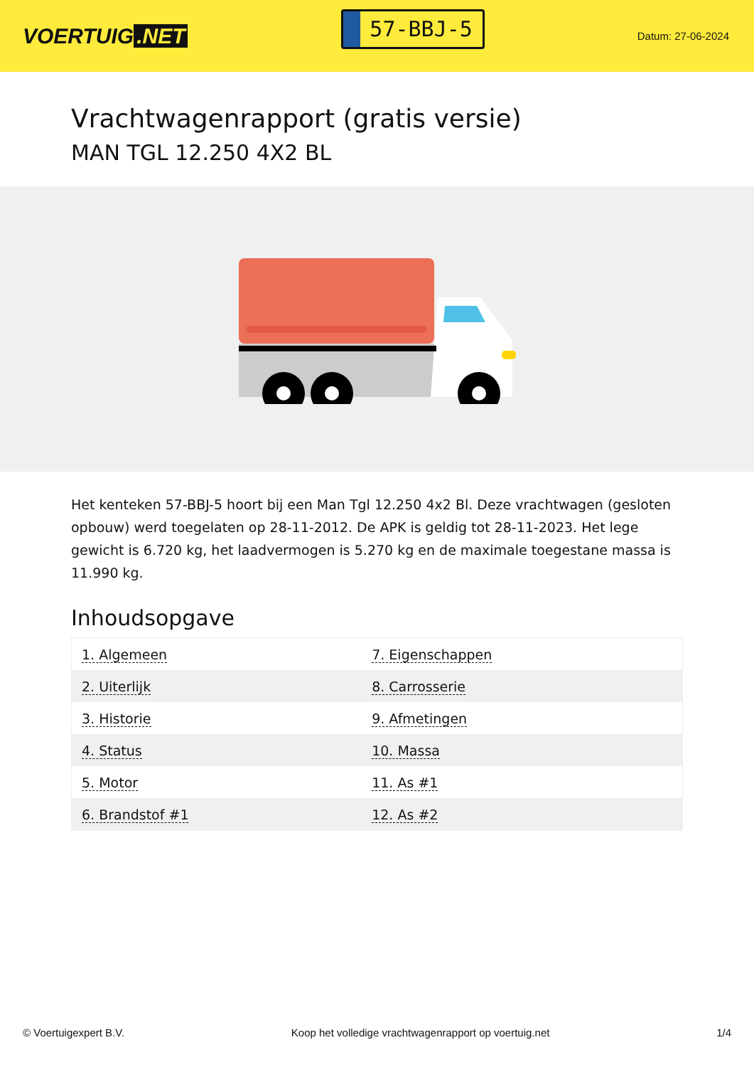VOERTUIG.NET
57-BBJ-5
Datum: 27-06-2024
Vrachtwagenrapport (gratis versie)
MAN TGL 12.250 4X2 BL
Het kenteken 57-BBJ-5 hoort bij een Man Tgl 12.250 4x2 Bl. Deze vrachtwagen (gesloten opbouw) werd toegelaten op 28-11-2012. De APK is geldig tot 28-11-2023. Het lege gewicht is 6.720 kg, het laadvermogen is 5.270 kg en de maximale toegestane massa is 11.990 kg.
Inhoudsopgave
| 1. Algemeen | 7. Eigenschappen |
| 2. Uiterlijk | 8. Carrosserie |
| 3. Historie | 9. Afmetingen |
| 4. Status | 10. Massa |
| 5. Motor | 11. As #1 |
| 6. Brandstof #1 | 12. As #2 |
© Voertuigexpert B.V. Koop het volledige vrachtwagenrapport op voertuig.net 1/4